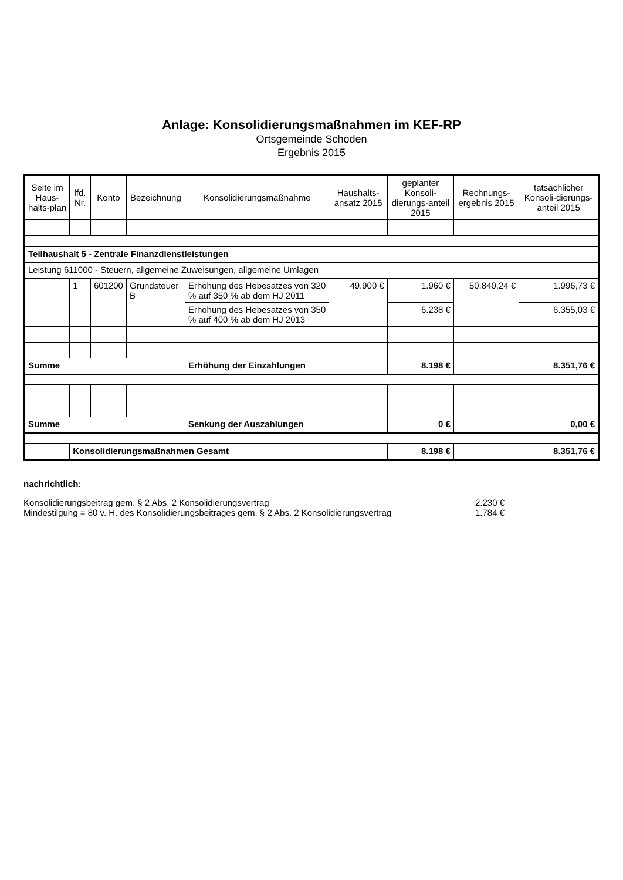Anlage: Konsolidierungsmaßnahmen im KEF-RP
Ortsgemeinde Schoden
Ergebnis 2015
| Seite im Haus-halts-plan | lfd. Nr. | Konto | Bezeichnung | Konsolidierungsmaßnahme | Haushalts-ansatz 2015 | geplanter Konsoli-dierungs-anteil 2015 | Rechnungs-ergebnis 2015 | tatsächlicher Konsoli-dierungs-anteil 2015 |
| --- | --- | --- | --- | --- | --- | --- | --- | --- |
| Teilhaushalt 5 - Zentrale Finanzdienstleistungen | | | | | | | | |
| Leistung 611000 - Steuern, allgemeine Zuweisungen, allgemeine Umlagen | | | | | | | | |
| | 1 | 601200 | Grundsteuer B | Erhöhung des Hebesatzes von 320 % auf 350 % ab dem HJ 2011 | 49.900 € | 1.960 € | 50.840,24 € | 1.996,73 € |
| | | | | Erhöhung des Hebesatzes von 350 % auf 400 % ab dem HJ 2013 | | 6.238 € | | 6.355,03 € |
| Summe | | | | Erhöhung der Einzahlungen | | 8.198 € | | 8.351,76 € |
| Summe | | | | Senkung der Auszahlungen | | 0 € | | 0,00 € |
| | Konsolidierungsmaßnahmen Gesamt | | | | | 8.198 € | | 8.351,76 € |
nachrichtlich:
Konsolidierungsbeitrag gem. § 2 Abs. 2 Konsolidierungsvertrag 2.230 €
Mindestilgung = 80 v. H. des Konsolidierungsbeitrages gem. § 2 Abs. 2 Konsolidierungsvertrag 1.784 €